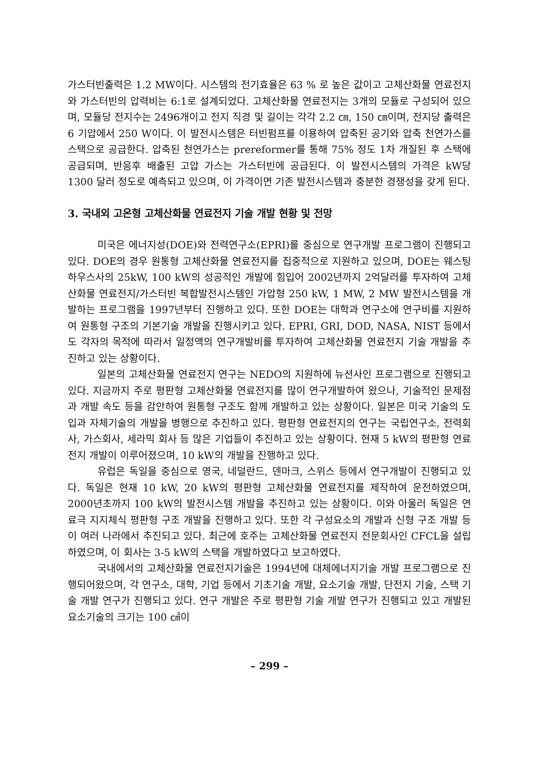가스터빈출력은 1.2 MW이다. 시스템의 전기효율은 63 % 로 높은 값이고 고체산화물 연료전지와 가스터빈의 압력비는 6:1로 설계되었다. 고체산화물 연료전지는 3개의 모듈로 구성되어 있으며, 모듈당 전지수는 2496개이고 전지 직경 및 길이는 각각 2.2 ㎝, 150 ㎝이며, 전지당 출력은 6 기압에서 250 W이다. 이 발전시스템은 터빈펌프를 이용하여 압축된 공기와 압축 천연가스를 스택으로 공급한다. 압축된 천연가스는 prereformer를 통해 75% 정도 1차 개질된 후 스택에 공급되며, 반응후 배출된 고압 가스는 가스터빈에 공급된다. 이 발전시스템의 가격은 kW당 1300 달러 정도로 예측되고 있으며, 이 가격이면 기존 발전시스템과 충분한 경쟁성을 갖게 된다.
3. 국내외 고온형 고체산화물 연료전지 기술 개발 현황 및 전망
미국은 에너지성(DOE)와 전력연구소(EPRI)를 중심으로 연구개발 프로그램이 진행되고 있다. DOE의 경우 원통형 고체산화물 연료전지를 집중적으로 지원하고 있으며, DOE는 웨스팅하우스사의 25kW, 100 kW의 성공적인 개발에 힘입어 2002년까지 2억달러를 투자하여 고체산화물 연료전지/가스터빈 복합발전시스템인 가압형 250 kW, 1 MW, 2 MW 발전시스템을 개발하는 프로그램을 1997년부터 진행하고 있다. 또한 DOE는 대학과 연구소에 연구비를 지원하여 원통형 구조의 기본기술 개발을 진행시키고 있다. EPRI, GRI, DOD, NASA, NIST 등에서도 각자의 목적에 따라서 일정액의 연구개발비를 투자하여 고체산화물 연료전지 기술 개발을 추진하고 있는 상황이다.
일본의 고체산화물 연료전지 연구는 NEDO의 지원하에 뉴션사인 프로그램으로 진행되고 있다. 지금까지 주로 평판형 고체산화물 연료전지를 많이 연구개발하여 왔으나, 기술적인 문제점과 개발 속도 등을 감안하여 원통형 구조도 함께 개발하고 있는 상황이다. 일본은 미국 기술의 도입과 자체기술의 개발을 병행으로 추진하고 있다. 평판형 연료전지의 연구는 국립연구소, 전력회사, 가스회사, 세라믹 회사 등 많은 기업들이 추진하고 있는 상황이다. 현재 5 kW의 평판형 연료전지 개발이 이루어졌으며, 10 kW의 개발을 진행하고 있다.
유럽은 독일을 중심으로 영국, 네덜란드, 덴마크, 스위스 등에서 연구개발이 진행되고 있다. 독일은 현재 10 kW, 20 kW의 평판형 고체산화물 연료전지를 제작하여 운전하였으며, 2000년초까지 100 kW의 발전시스템 개발을 추진하고 있는 상황이다. 이와 아울러 독일은 연료극 지지체식 평판형 구조 개발을 진행하고 있다. 또한 각 구성요소의 개발과 신형 구조 개발 등이 여러 나라에서 추진되고 있다. 최근에 호주는 고체산화물 연료전지 전문회사인 CFCL을 설립하였으며, 이 회사는 3-5 kW의 스택을 개발하였다고 보고하였다.
국내에서의 고체산화물 연료전지기술은 1994년에 대체에너지기술 개발 프로그램으로 진행되어왔으며, 각 연구소, 대학, 기업 등에서 기초기술 개발, 요소기술 개발, 단전지 기술, 스택 기술 개발 연구가 진행되고 있다. 연구 개발은 주로 평판형 기술 개발 연구가 진행되고 있고 개발된 요소기술의 크기는 100 ㎠이
– 299 –